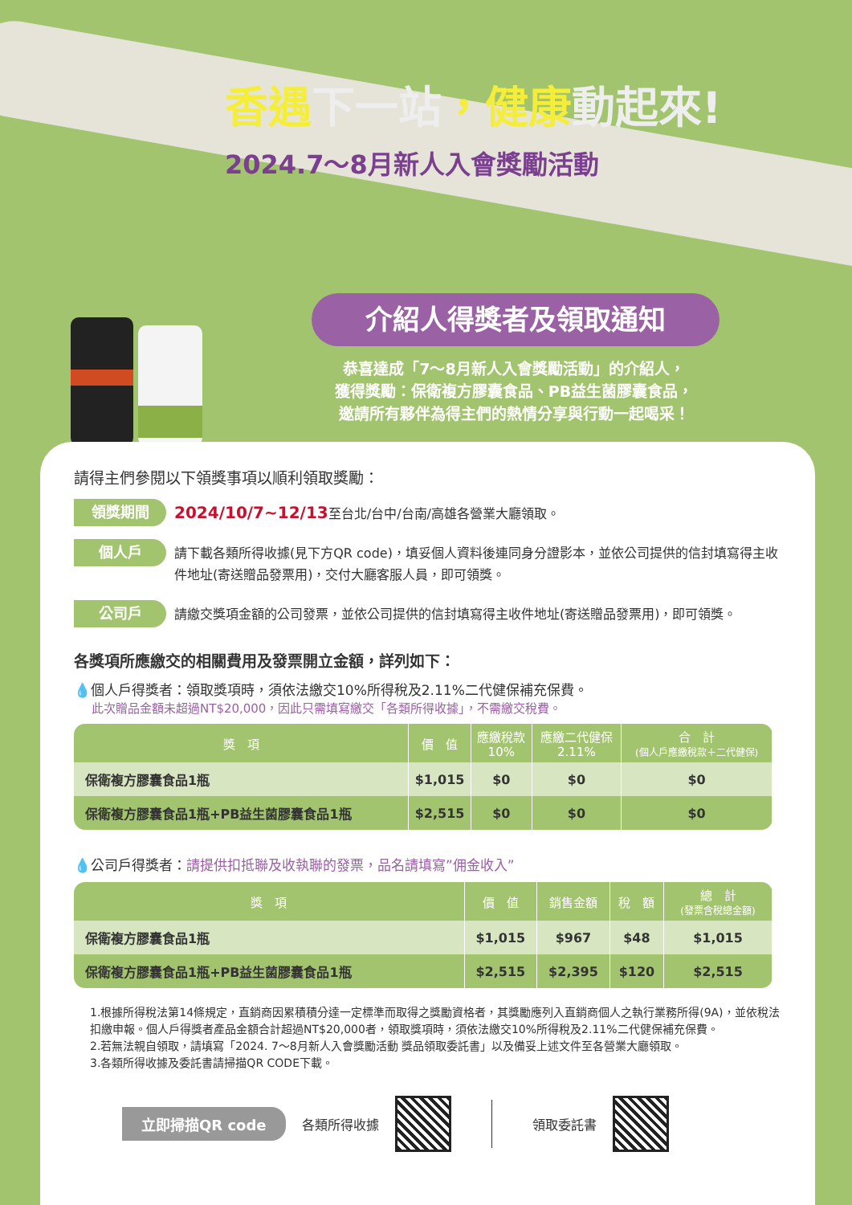香遇下一站，健康動起來!
2024.7～8月新人入會獎勵活動
介紹人得獎者及領取通知
恭喜達成「7～8月新人入會獎勵活動」的介紹人，
獲得獎勵：保衛複方膠囊食品、PB益生菌膠囊食品，
邀請所有夥伴為得主們的熱情分享與行動一起喝采！
請得主們參閱以下領獎事項以順利領取獎勵：
領獎期間
2024/10/7~12/13至台北/台中/台南/高雄各營業大廳領取。
個人戶
請下載各類所得收據(見下方QR code)，填妥個人資料後連同身分證影本，並依公司提供的信封填寫得主收件地址(寄送贈品發票用)，交付大廳客服人員，即可領獎。
公司戶
請繳交獎項金額的公司發票，並依公司提供的信封填寫得主收件地址(寄送贈品發票用)，即可領獎。
各獎項所應繳交的相關費用及發票開立金額，詳列如下：
💧個人戶得獎者：領取獎項時，須依法繳交10%所得稅及2.11%二代健保補充保費。
此次贈品金額未超過NT$20,000，因此只需填寫繳交「各類所得收據」，不需繳交稅費。
| 獎 項 | 價 值 | 應繳稅款 10% | 應繳二代健保 2.11% | 合 計 (個人戶應繳稅款＋二代健保) |
| --- | --- | --- | --- | --- |
| 保衛複方膠囊食品1瓶 | $1,015 | $0 | $0 | $0 |
| 保衛複方膠囊食品1瓶+PB益生菌膠囊食品1瓶 | $2,515 | $0 | $0 | $0 |
💧公司戶得獎者：請提供扣抵聯及收執聯的發票，品名請填寫”佣金收入”
| 獎 項 | 價 值 | 銷售金額 | 稅 額 | 總 計 (發票含稅總金額) |
| --- | --- | --- | --- | --- |
| 保衛複方膠囊食品1瓶 | $1,015 | $967 | $48 | $1,015 |
| 保衛複方膠囊食品1瓶+PB益生菌膠囊食品1瓶 | $2,515 | $2,395 | $120 | $2,515 |
1.根據所得稅法第14條規定，直銷商因累積積分達一定標準而取得之獎勵資格者，其獎勵應列入直銷商個人之執行業務所得(9A)，並依稅法扣繳申報。個人戶得獎者產品金額合計超過NT$20,000者，領取獎項時，須依法繳交10%所得稅及2.11%二代健保補充保費。
2.若無法親自領取，請填寫「2024. 7～8月新人入會獎勵活動 獎品領取委託書」以及備妥上述文件至各營業大廳領取。
3.各類所得收據及委託書請掃描QR CODE下載。
立即掃描QR code 各類所得收據 領取委託書